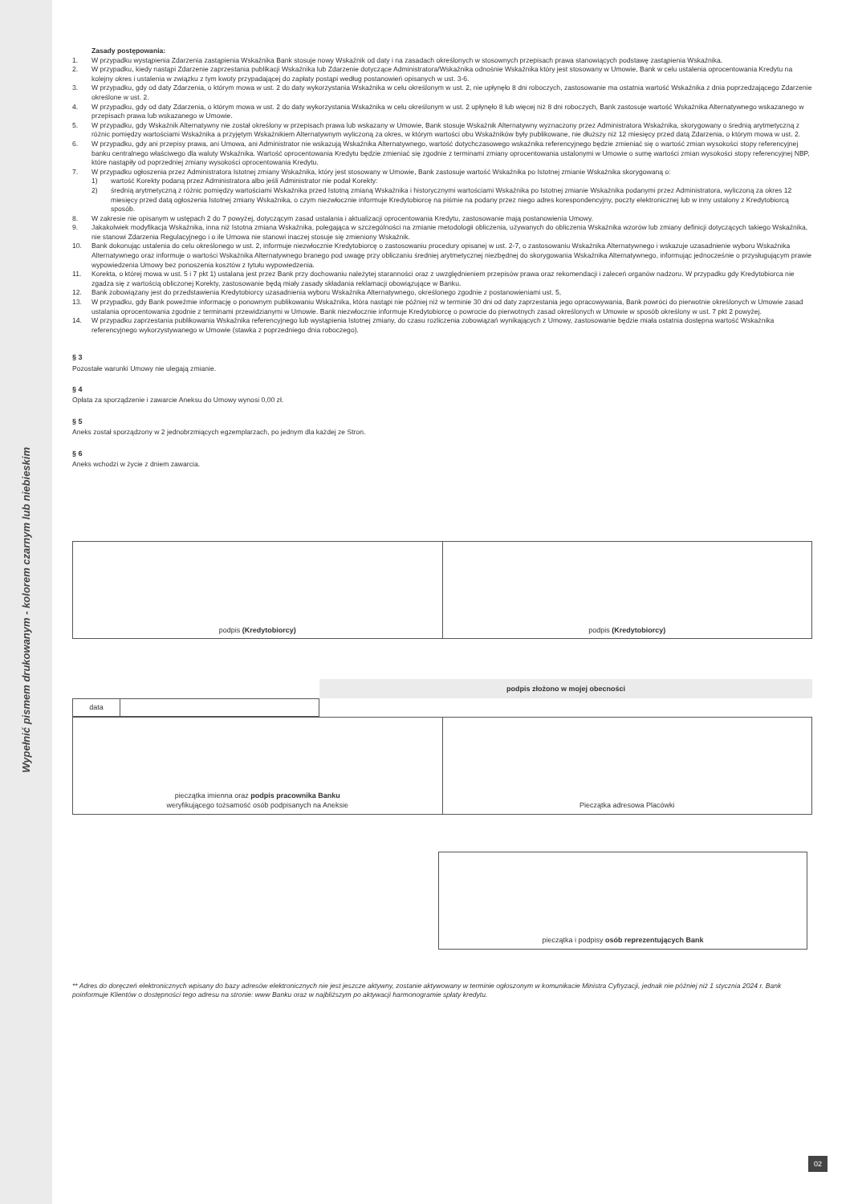Wypełnić pismem drukowanym - kolorem czarnym lub niebieskim
Zasady postępowania:
1. W przypadku wystąpienia Zdarzenia zastąpienia Wskaźnika Bank stosuje nowy Wskaźnik od daty i na zasadach określonych w stosownych przepisach prawa stanowiących podstawę zastąpienia Wskaźnika.
2. W przypadku, kiedy nastąpi Zdarzenie zaprzestania publikacji Wskaźnika lub Zdarzenie dotyczące Administratora/Wskaźnika odnośnie Wskaźnika który jest stosowany w Umowie, Bank w celu ustalenia oprocentowania Kredytu na kolejny okres i ustalenia w związku z tym kwoty przypadającej do zapłaty postąpi według postanowień opisanych w ust. 3-6.
3. W przypadku, gdy od daty Zdarzenia, o którym mowa w ust. 2 do daty wykorzystania Wskaźnika w celu określonym w ust. 2, nie upłynęło 8 dni roboczych, zastosowanie ma ostatnia wartość Wskaźnika z dnia poprzedzającego Zdarzenie określone w ust. 2.
4. W przypadku, gdy od daty Zdarzenia, o którym mowa w ust. 2 do daty wykorzystania Wskaźnika w celu określonym w ust. 2 upłynęło 8 lub więcej niż 8 dni roboczych, Bank zastosuje wartość Wskaźnika Alternatywnego wskazanego w przepisach prawa lub wskazanego w Umowie.
5. W przypadku, gdy Wskaźnik Alternatywny nie został określony w przepisach prawa lub wskazany w Umowie, Bank stosuje Wskaźnik Alternatywny wyznaczony przez Administratora Wskaźnika, skorygowany o średnią arytmetyczną z różnic pomiędzy wartościami Wskaźnika a przyjętym Wskaźnikiem Alternatywnym wyliczoną za okres, w którym wartości obu Wskaźników były publikowane, nie dłuższy niż 12 miesięcy przed datą Zdarzenia, o którym mowa w ust. 2.
6. W przypadku, gdy ani przepisy prawa, ani Umowa, ani Administrator nie wskazują Wskaźnika Alternatywnego, wartość dotychczasowego wskaźnika referencyjnego będzie zmieniać się o wartość zmian wysokości stopy referencyjnej banku centralnego właściwego dla waluty Wskaźnika. Wartość oprocentowania Kredytu będzie zmieniać się zgodnie z terminami zmiany oprocentowania ustalonymi w Umowie o sumę wartości zmian wysokości stopy referencyjnej NBP, które nastąpiły od poprzedniej zmiany wysokości oprocentowania Kredytu.
7. W przypadku ogłoszenia przez Administratora Istotnej zmiany Wskaźnika, który jest stosowany w Umowie, Bank zastosuje wartość Wskaźnika po Istotnej zmianie Wskaźnika skorygowaną o:
1) wartość Korekty podaną przez Administratora albo jeśli Administrator nie podał Korekty:
2) średnią arytmetyczną z różnic pomiędzy wartościami Wskaźnika przed Istotną zmianą Wskaźnika i historycznymi wartościami Wskaźnika po Istotnej zmianie Wskaźnika podanymi przez Administratora, wyliczoną za okres 12 miesięcy przed datą ogłoszenia Istotnej zmiany Wskaźnika, o czym niezwłocznie informuje Kredytobiorcę na piśmie na podany przez niego adres korespondencyjny, poczty elektronicznej lub w inny ustalony z Kredytobiorcą sposób.
8. W zakresie nie opisanym w ustępach 2 do 7 powyżej, dotyczącym zasad ustalania i aktualizacji oprocentowania Kredytu, zastosowanie mają postanowienia Umowy.
9. Jakakolwiek modyfikacja Wskaźnika, inna niż Istotna zmiana Wskaźnika, polegająca w szczególności na zmianie metodologii obliczenia, używanych do obliczenia Wskaźnika wzorów lub zmiany definicji dotyczących takiego Wskaźnika, nie stanowi Zdarzenia Regulacyjnego i o ile Umowa nie stanowi inaczej stosuje się zmieniony Wskaźnik.
10. Bank dokonując ustalenia do celu określonego w ust. 2, informuje niezwłocznie Kredytobiorcę o zastosowaniu procedury opisanej w ust. 2-7, o zastosowaniu Wskaźnika Alternatywnego i wskazuje uzasadnienie wyboru Wskaźnika Alternatywnego oraz informuje o wartości Wskaźnika Alternatywnego branego pod uwagę przy obliczaniu średniej arytmetycznej niezbędnej do skorygowania Wskaźnika Alternatywnego, informując jednocześnie o przysługującym prawie wypowiedzenia Umowy bez ponoszenia kosztów z tytułu wypowiedzenia.
11. Korekta, o której mowa w ust. 5 i 7 pkt 1) ustalana jest przez Bank przy dochowaniu należytej staranności oraz z uwzględnieniem przepisów prawa oraz rekomendacji i zaleceń organów nadzoru. W przypadku gdy Kredytobiorca nie zgadza się z wartością obliczonej Korekty, zastosowanie będą miały zasady składania reklamacji obowiązujące w Banku.
12. Bank zobowiązany jest do przedstawienia Kredytobiorcy uzasadnienia wyboru Wskaźnika Alternatywnego, określonego zgodnie z postanowieniami ust. 5,
13. W przypadku, gdy Bank poweźmie informację o ponownym publikowaniu Wskaźnika, która nastąpi nie później niż w terminie 30 dni od daty zaprzestania jego opracowywania, Bank powróci do pierwotnie określonych w Umowie zasad ustalania oprocentowania zgodnie z terminami przewidzianymi w Umowie. Bank niezwłocznie informuje Kredytobiorcę o powrocie do pierwotnych zasad określonych w Umowie w sposób określony w ust. 7 pkt 2 powyżej.
14. W przypadku zaprzestania publikowania Wskaźnika referencyjnego lub wystąpienia Istotnej zmiany, do czasu rozliczenia zobowiązań wynikających z Umowy, zastosowanie będzie miała ostatnia dostępna wartość Wskaźnika referencyjnego wykorzystywanego w Umowie (stawka z poprzedniego dnia roboczego).
§ 3
Pozostałe warunki Umowy nie ulegają zmianie.
§ 4
Opłata za sporządzenie i zawarcie Aneksu do Umowy wynosi 0,00 zł.
§ 5
Aneks został sporządzony w 2 jednobrzmiących egzemplarzach, po jednym dla każdej ze Stron.
§ 6
Aneks wchodzi w życie z dniem zawarcia.
| podpis (Kredytobiorcy) | podpis (Kredytobiorcy) |
podpis złożono w mojej obecności
| data | |
| pieczątka imienna oraz podpis pracownika Banku weryfikującego tożsamość osób podpisanych na Aneksie | Pieczątka adresowa Placówki |
| pieczątka i podpisy osób reprezentujących Bank |
** Adres do doręczeń elektronicznych wpisany do bazy adresów elektronicznych nie jest jeszcze aktywny, zostanie aktywowany w terminie ogłoszonym w komunikacie Ministra Cyfryzacji, jednak nie później niż 1 stycznia 2024 r. Bank poinformuje Klientów o dostępności tego adresu na stronie: www Banku oraz w najbliższym po aktywacji harmonogramie spłaty kredytu.
02